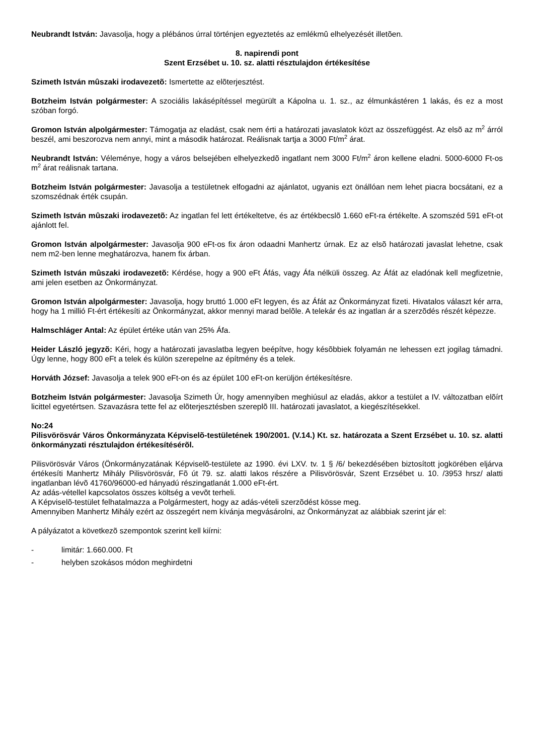Neubrandt István: Javasolja, hogy a plébános úrral történjen egyeztetés az emlékmû elhelyezését illetõen.
8. napirendi pont
Szent Erzsébet u. 10. sz. alatti résztulajdon értékesítése
Szimeth István mûszaki irodavezetõ: Ismertette az elõterjesztést.
Botzheim István polgármester: A szociális lakásépítéssel megürült a Kápolna u. 1. sz., az élmunkástéren 1 lakás, és ez a most szóban forgó.
Gromon István alpolgármester: Támogatja az eladást, csak nem érti a határozati javaslatok közt az összefüggést. Az elsõ az m<sup>2</sup> árról beszél, ami beszorozva nem annyi, mint a második határozat. Reálisnak tartja a 3000 Ft/m<sup>2</sup> árat.
Neubrandt István: Véleménye, hogy a város belsejében elhelyezkedõ ingatlant nem 3000 Ft/m<sup>2</sup> áron kellene eladni. 5000-6000 Ft-os m<sup>2</sup> árat reálisnak tartana.
Botzheim István polgármester: Javasolja a testületnek elfogadni az ajánlatot, ugyanis ezt önállóan nem lehet piacra bocsátani, ez a szomszédnak érték csupán.
Szimeth István mûszaki irodavezetõ: Az ingatlan fel lett értékeltetve, és az értékbecslõ 1.660 eFt-ra értékelte. A szomszéd 591 eFt-ot ajánlott fel.
Gromon István alpolgármester: Javasolja 900 eFt-os fix áron odaadni Manhertz úrnak. Ez az elsõ határozati javaslat lehetne, csak nem m2-ben lenne meghatározva, hanem fix árban.
Szimeth István mûszaki irodavezetõ: Kérdése, hogy a 900 eFt Áfás, vagy Áfa nélküli összeg. Az Áfát az eladónak kell megfizetnie, ami jelen esetben az Önkormányzat.
Gromon István alpolgármester: Javasolja, hogy bruttó 1.000 eFt legyen, és az Áfát az Önkormányzat fizeti. Hivatalos választ kér arra, hogy ha 1 millió Ft-ért értékesíti az Önkormányzat, akkor mennyi marad belõle. A telekár és az ingatlan ár a szerzõdés részét képezze.
Halmschláger Antal: Az épület értéke után van 25% Áfa.
Heider László jegyzõ: Kéri, hogy a határozati javaslatba legyen beépítve, hogy késõbbiek folyamán ne lehessen ezt jogilag támadni. Úgy lenne, hogy 800 eFt a telek és külön szerepelne az építmény és a telek.
Horváth József: Javasolja a telek 900 eFt-on és az épület 100 eFt-on kerüljön értékesítésre.
Botzheim István polgármester: Javasolja Szimeth Úr, hogy amennyiben meghiúsul az eladás, akkor a testület a IV. változatban elõírt licittel egyetértsen. Szavazásra tette fel az elõterjesztésben szereplõ III. határozati javaslatot, a kiegészítésekkel.
No:24
Pilisvörösvár Város Önkormányzata Képviselõ-testületének 190/2001. (V.14.) Kt. sz. határozata a Szent Erzsébet u. 10. sz. alatti önkormányzati résztulajdon értékesítésérõl.
Pilisvörösvár Város (Önkormányzatának Képviselõ-testülete az 1990. évi LXV. tv. 1 § /6/ bekezdésében biztosított jogkörében eljárva értékesíti Manhertz Mihály Pilisvörösvár, Fõ út 79. sz. alatti lakos részére a Pilisvörösvár, Szent Erzsébet u. 10. /3953 hrsz/ alatti ingatlanban lévõ 41760/96000-ed hányadú részingatlanát 1.000 eFt-ért.
Az adás-vétellel kapcsolatos összes költség a vevõt terheli.
A Képviselõ-testület felhatalmazza a Polgármestert, hogy az adás-vételi szerzõdést kösse meg.
Amennyiben Manhertz Mihály ezért az összegért nem kívánja megvásárolni, az Önkormányzat az alábbiak szerint jár el:
A pályázatot a következõ szempontok szerint kell kiírni:
- limitár: 1.660.000. Ft
- helyben szokásos módon meghirdetni